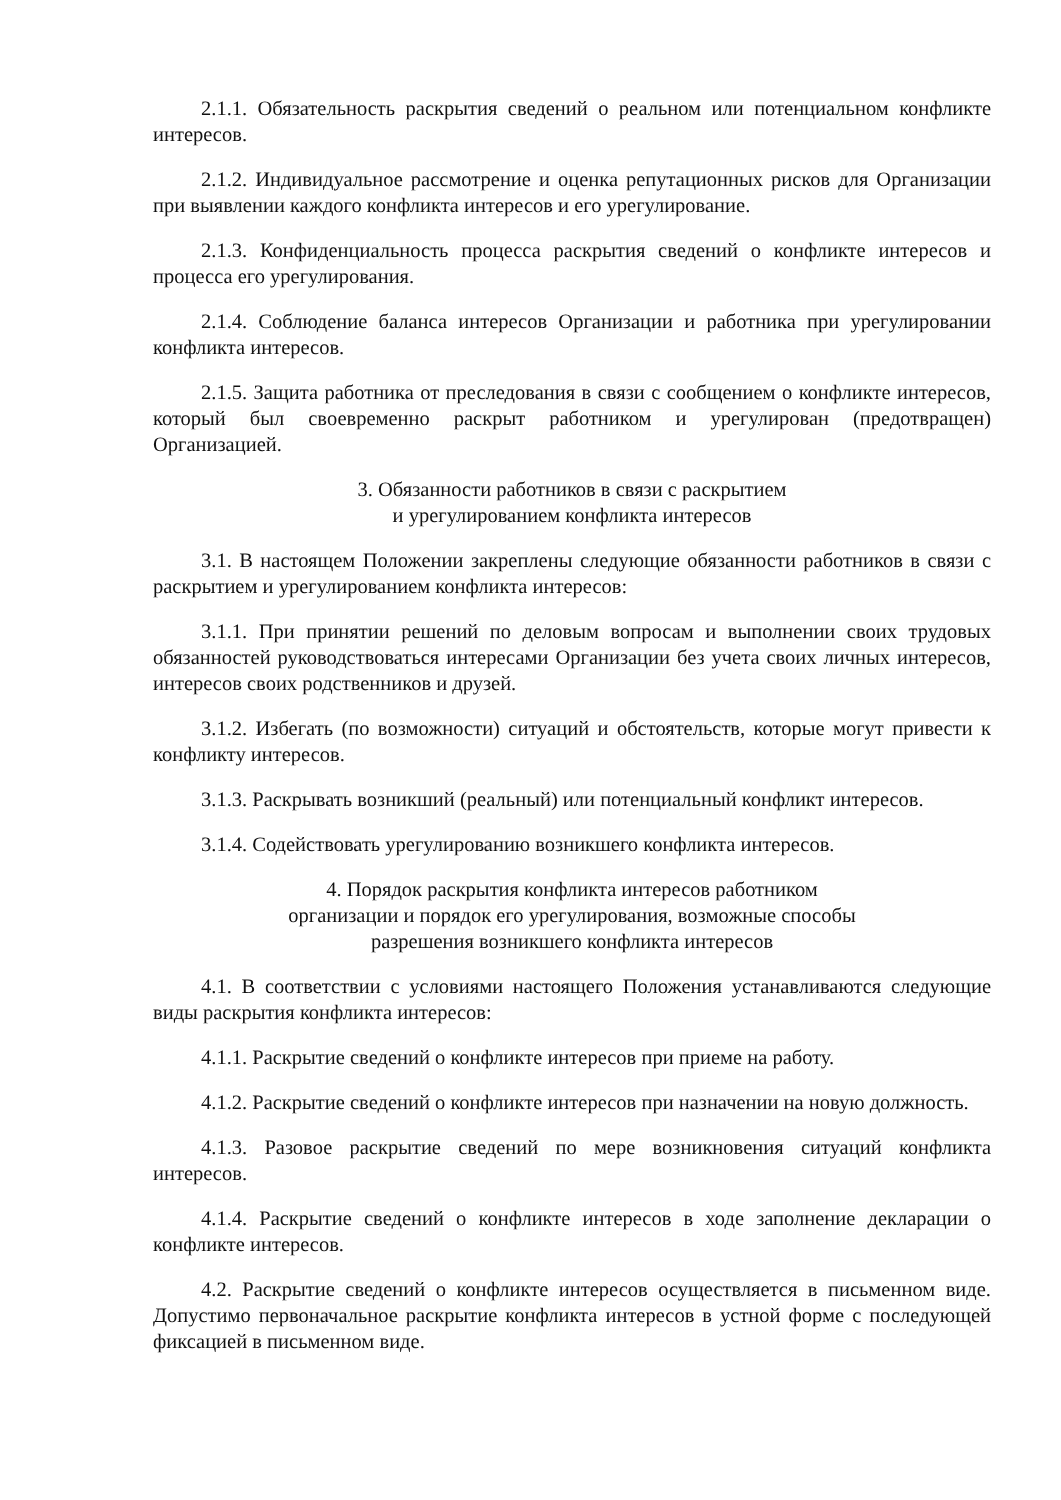2.1.1. Обязательность раскрытия сведений о реальном или потенциальном конфликте интересов.
2.1.2. Индивидуальное рассмотрение и оценка репутационных рисков для Организации при выявлении каждого конфликта интересов и его урегулирование.
2.1.3. Конфиденциальность процесса раскрытия сведений о конфликте интересов и процесса его урегулирования.
2.1.4. Соблюдение баланса интересов Организации и работника при урегулировании конфликта интересов.
2.1.5. Защита работника от преследования в связи с сообщением о конфликте интересов, который был своевременно раскрыт работником и урегулирован (предотвращен) Организацией.
3. Обязанности работников в связи с раскрытием
и урегулированием конфликта интересов
3.1. В настоящем Положении закреплены следующие обязанности работников в связи с раскрытием и урегулированием конфликта интересов:
3.1.1. При принятии решений по деловым вопросам и выполнении своих трудовых обязанностей руководствоваться интересами Организации без учета своих личных интересов, интересов своих родственников и друзей.
3.1.2. Избегать (по возможности) ситуаций и обстоятельств, которые могут привести к конфликту интересов.
3.1.3. Раскрывать возникший (реальный) или потенциальный конфликт интересов.
3.1.4. Содействовать урегулированию возникшего конфликта интересов.
4. Порядок раскрытия конфликта интересов работником
организации и порядок его урегулирования, возможные способы
разрешения возникшего конфликта интересов
4.1. В соответствии с условиями настоящего Положения устанавливаются следующие виды раскрытия конфликта интересов:
4.1.1. Раскрытие сведений о конфликте интересов при приеме на работу.
4.1.2. Раскрытие сведений о конфликте интересов при назначении на новую должность.
4.1.3. Разовое раскрытие сведений по мере возникновения ситуаций конфликта интересов.
4.1.4. Раскрытие сведений о конфликте интересов в ходе заполнение декларации о конфликте интересов.
4.2. Раскрытие сведений о конфликте интересов осуществляется в письменном виде. Допустимо первоначальное раскрытие конфликта интересов в устной форме с последующей фиксацией в письменном виде.